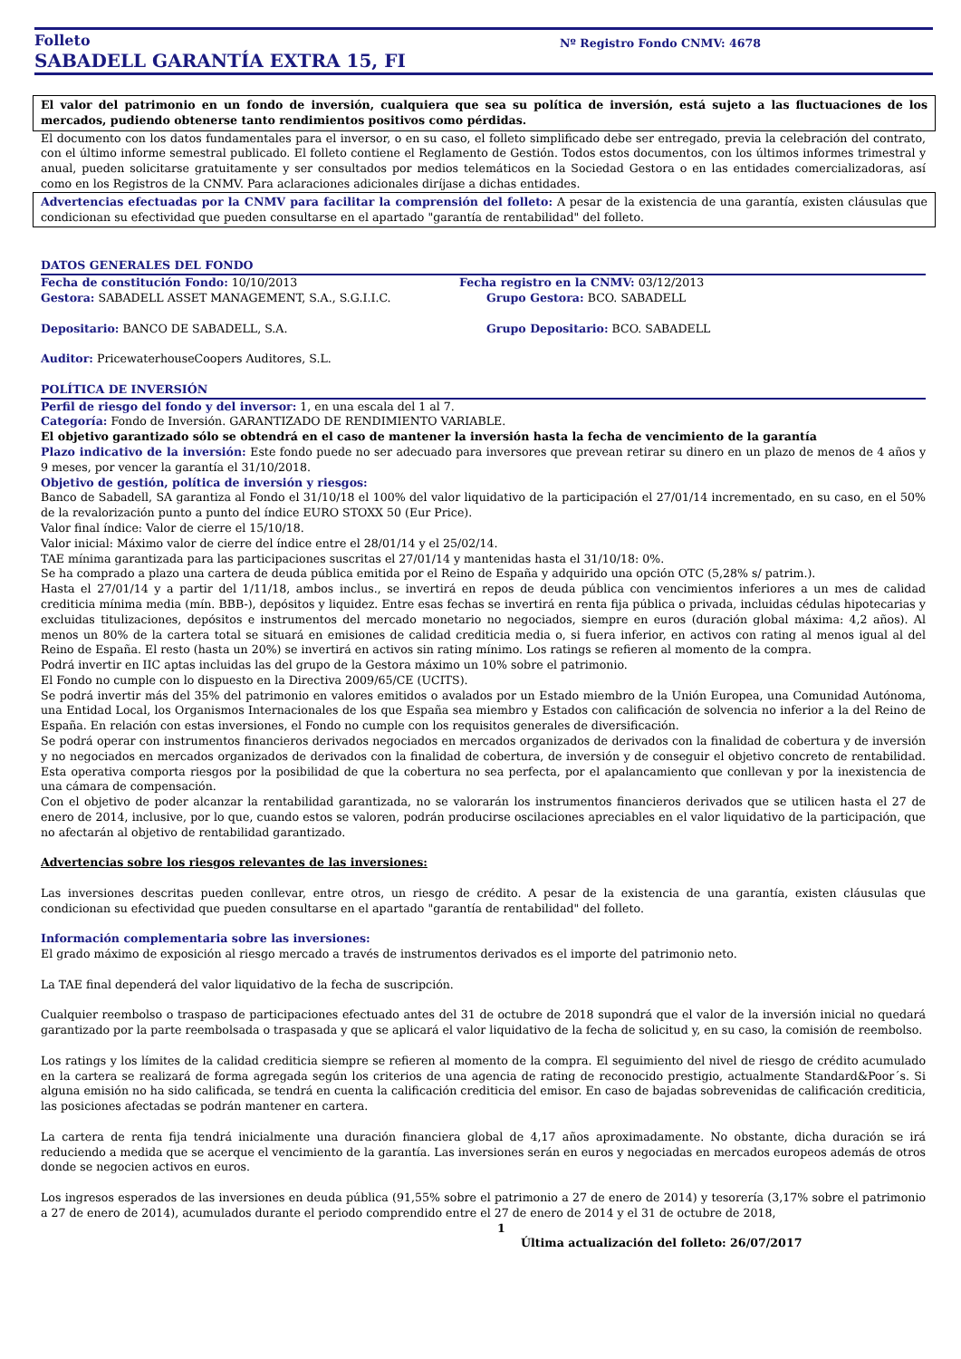Folleto
SABADELL GARANTÍA EXTRA 15, FI
Nº Registro Fondo CNMV: 4678
El valor del patrimonio en un fondo de inversión, cualquiera que sea su política de inversión, está sujeto a las fluctuaciones de los mercados, pudiendo obtenerse tanto rendimientos positivos como pérdidas.
El documento con los datos fundamentales para el inversor, o en su caso, el folleto simplificado debe ser entregado, previa la celebración del contrato, con el último informe semestral publicado. El folleto contiene el Reglamento de Gestión. Todos estos documentos, con los últimos informes trimestral y anual, pueden solicitarse gratuitamente y ser consultados por medios telemáticos en la Sociedad Gestora o en las entidades comercializadoras, así como en los Registros de la CNMV. Para aclaraciones adicionales diríjase a dichas entidades.
Advertencias efectuadas por la CNMV para facilitar la comprensión del folleto: A pesar de la existencia de una garantía, existen cláusulas que condicionan su efectividad que pueden consultarse en el apartado "garantía de rentabilidad" del folleto.
DATOS GENERALES DEL FONDO
Fecha de constitución Fondo: 10/10/2013 Fecha registro en la CNMV: 03/12/2013
Gestora: SABADELL ASSET MANAGEMENT, S.A., S.G.I.I.C. Grupo Gestora: BCO. SABADELL
Depositario: BANCO DE SABADELL, S.A. Grupo Depositario: BCO. SABADELL
Auditor: PricewaterhouseCoopers Auditores, S.L.
POLÍTICA DE INVERSIÓN
Perfil de riesgo del fondo y del inversor: 1, en una escala del 1 al 7.
Categoría: Fondo de Inversión. GARANTIZADO DE RENDIMIENTO VARIABLE.
El objetivo garantizado sólo se obtendrá en el caso de mantener la inversión hasta la fecha de vencimiento de la garantía
Plazo indicativo de la inversión: Este fondo puede no ser adecuado para inversores que prevean retirar su dinero en un plazo de menos de 4 años y 9 meses, por vencer la garantía el 31/10/2018.
Objetivo de gestión, política de inversión y riesgos:
Banco de Sabadell, SA garantiza al Fondo el 31/10/18 el 100% del valor liquidativo de la participación el 27/01/14 incrementado, en su caso, en el 50% de la revalorización punto a punto del índice EURO STOXX 50 (Eur Price).
Valor final índice: Valor de cierre el 15/10/18.
Valor inicial: Máximo valor de cierre del índice entre el 28/01/14 y el 25/02/14.
TAE mínima garantizada para las participaciones suscritas el 27/01/14 y mantenidas hasta el 31/10/18: 0%.
Se ha comprado a plazo una cartera de deuda pública emitida por el Reino de España y adquirido una opción OTC (5,28% s/ patrim.).
Hasta el 27/01/14 y a partir del 1/11/18, ambos inclus., se invertirá en repos de deuda pública con vencimientos inferiores a un mes de calidad crediticia mínima media (mín. BBB-), depósitos y liquidez. Entre esas fechas se invertirá en renta fija pública o privada, incluidas cédulas hipotecarias y excluidas titulizaciones, depósitos e instrumentos del mercado monetario no negociados, siempre en euros (duración global máxima: 4,2 años). Al menos un 80% de la cartera total se situará en emisiones de calidad crediticia media o, si fuera inferior, en activos con rating al menos igual al del Reino de España. El resto (hasta un 20%) se invertirá en activos sin rating mínimo. Los ratings se refieren al momento de la compra.
Podrá invertir en IIC aptas incluidas las del grupo de la Gestora máximo un 10% sobre el patrimonio.
El Fondo no cumple con lo dispuesto en la Directiva 2009/65/CE (UCITS).
Se podrá invertir más del 35% del patrimonio en valores emitidos o avalados por un Estado miembro de la Unión Europea, una Comunidad Autónoma, una Entidad Local, los Organismos Internacionales de los que España sea miembro y Estados con calificación de solvencia no inferior a la del Reino de España. En relación con estas inversiones, el Fondo no cumple con los requisitos generales de diversificación.
Se podrá operar con instrumentos financieros derivados negociados en mercados organizados de derivados con la finalidad de cobertura y de inversión y no negociados en mercados organizados de derivados con la finalidad de cobertura, de inversión y de conseguir el objetivo concreto de rentabilidad. Esta operativa comporta riesgos por la posibilidad de que la cobertura no sea perfecta, por el apalancamiento que conllevan y por la inexistencia de una cámara de compensación.
Con el objetivo de poder alcanzar la rentabilidad garantizada, no se valorarán los instrumentos financieros derivados que se utilicen hasta el 27 de enero de 2014, inclusive, por lo que, cuando estos se valoren, podrán producirse oscilaciones apreciables en el valor liquidativo de la participación, que no afectarán al objetivo de rentabilidad garantizado.
Advertencias sobre los riesgos relevantes de las inversiones:
Las inversiones descritas pueden conllevar, entre otros, un riesgo de crédito. A pesar de la existencia de una garantía, existen cláusulas que condicionan su efectividad que pueden consultarse en el apartado "garantía de rentabilidad" del folleto.
Información complementaria sobre las inversiones:
El grado máximo de exposición al riesgo mercado a través de instrumentos derivados es el importe del patrimonio neto.
La TAE final dependerá del valor liquidativo de la fecha de suscripción.
Cualquier reembolso o traspaso de participaciones efectuado antes del 31 de octubre de 2018 supondrá que el valor de la inversión inicial no quedará garantizado por la parte reembolsada o traspasada y que se aplicará el valor liquidativo de la fecha de solicitud y, en su caso, la comisión de reembolso.
Los ratings y los límites de la calidad crediticia siempre se refieren al momento de la compra. El seguimiento del nivel de riesgo de crédito acumulado en la cartera se realizará de forma agregada según los criterios de una agencia de rating de reconocido prestigio, actualmente Standard&Poor´s. Si alguna emisión no ha sido calificada, se tendrá en cuenta la calificación crediticia del emisor. En caso de bajadas sobrevenidas de calificación crediticia, las posiciones afectadas se podrán mantener en cartera.
La cartera de renta fija tendrá inicialmente una duración financiera global de 4,17 años aproximadamente. No obstante, dicha duración se irá reduciendo a medida que se acerque el vencimiento de la garantía. Las inversiones serán en euros y negociadas en mercados europeos además de otros donde se negocien activos en euros.
Los ingresos esperados de las inversiones en deuda pública (91,55% sobre el patrimonio a 27 de enero de 2014) y tesorería (3,17% sobre el patrimonio a 27 de enero de 2014), acumulados durante el periodo comprendido entre el 27 de enero de 2014 y el 31 de octubre de 2018,
1
Última actualización del folleto: 26/07/2017